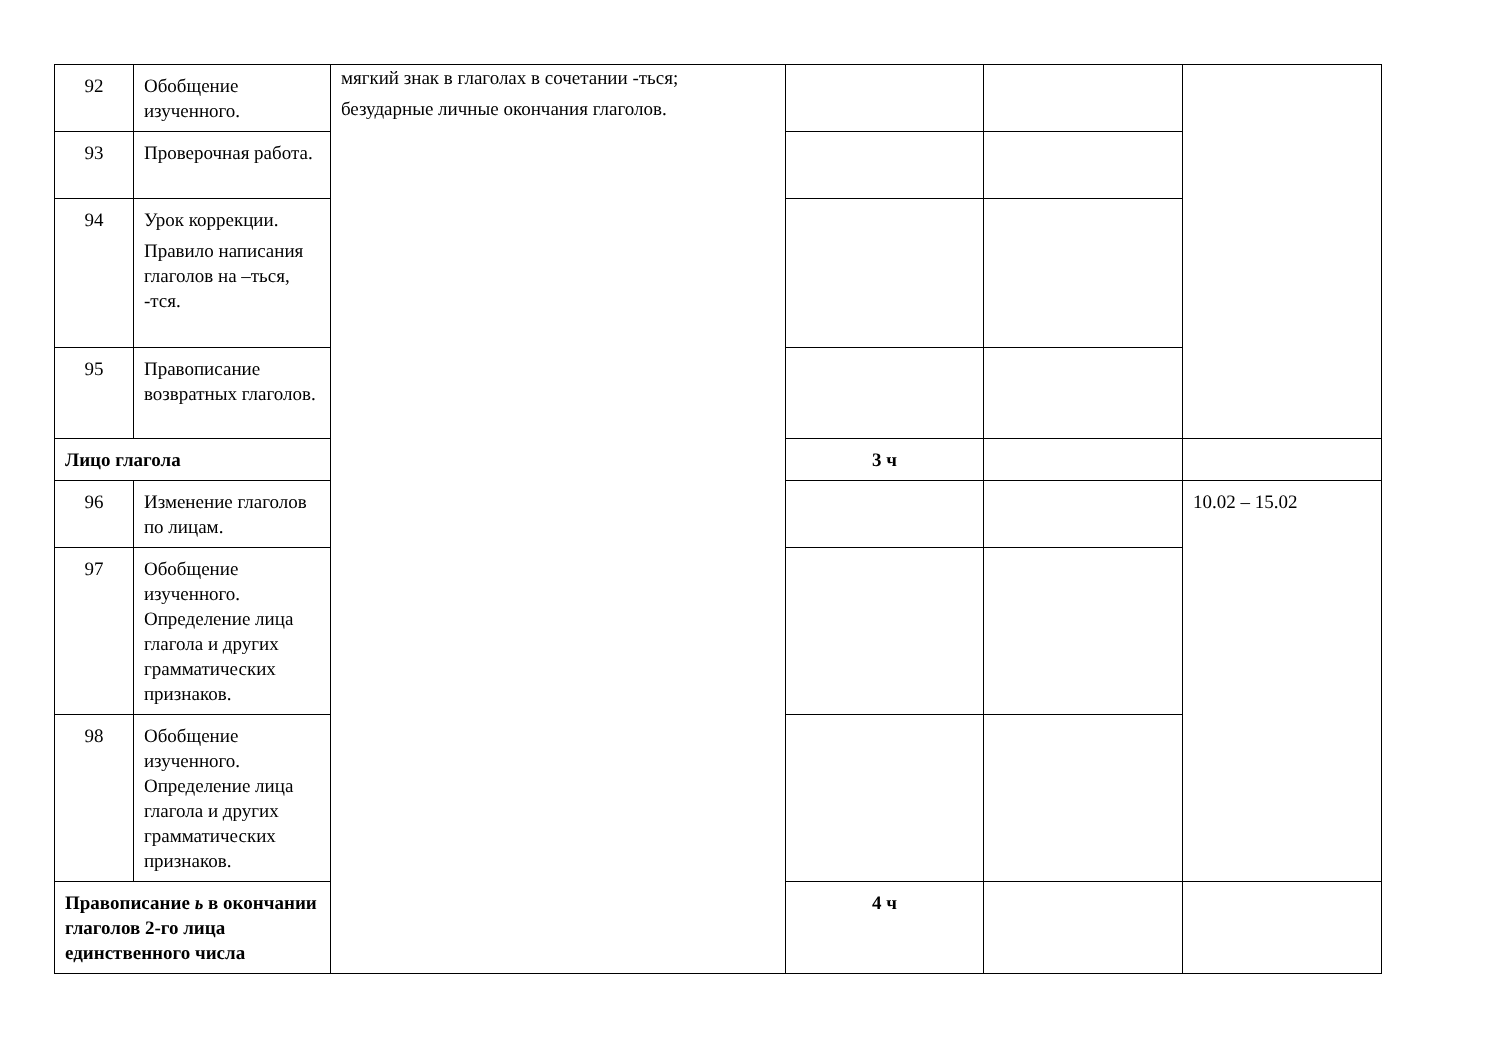| 92 | Обобщение изученного. | мягкий знак в глаголах в сочетании -ться; безударные личные окончания глаголов. | | | |
| 93 | Проверочная работа. | | | | |
| 94 | Урок коррекции. Правило написания глаголов на –ться, -тся. | | | | |
| 95 | Правописание возвратных глаголов. | | | | |
| Лицо глагола | | | 3 ч | | |
| 96 | Изменение глаголов по лицам. | | | | 10.02 – 15.02 |
| 97 | Обобщение изученного. Определение лица глагола и других грамматических признаков. | | | | |
| 98 | Обобщение изученного. Определение лица глагола и других грамматических признаков. | | | | |
| Правописание ь в окончании глаголов 2-го лица единственного числа | | | 4 ч | | |